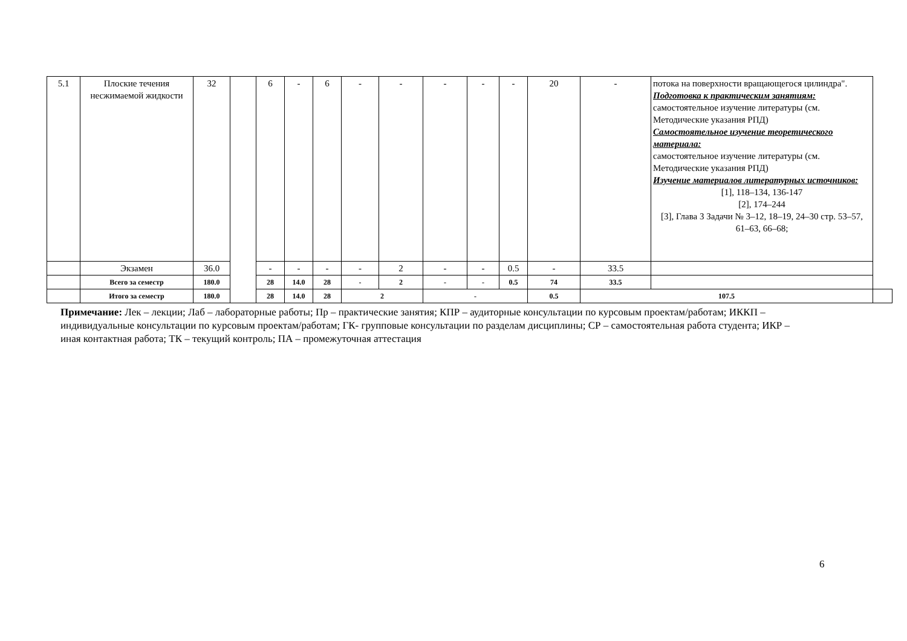| 5.1 | Плоские течения несжимаемой жидкости | 32 | | 6 | - | 6 | - | - | - | - | - | 20 | - | потока на поверхности вращающегося цилиндра". Подготовка к практическим занятиям: самостоятельное изучение литературы (см. Методические указания РПД) Самостоятельное изучение теоретического материала: самостоятельное изучение литературы (см. Методические указания РПД) Изучение материалов литературных источников: [1], 118–134, 136-147 [2], 174–244 [3], Глава 3 Задачи № 3–12, 18–19, 24–30 стр. 53–57, 61–63, 66–68; | |
| | Экзамен | 36.0 | | - | - | - | - | 2 | - | - | 0.5 | - | 33.5 | | |
| | Всего за семестр | 180.0 | | 28 | 14.0 | 28 | - | 2 | - | - | 0.5 | 74 | 33.5 | | |
| | Итого за семестр | 180.0 | | 28 | 14.0 | 28 | 2 | | - | | | 0.5 | 107.5 | | |
Примечание: Лек – лекции; Лаб – лабораторные работы; Пр – практические занятия; КПР – аудиторные консультации по курсовым проектам/работам; ИККП – индивидуальные консультации по курсовым проектам/работам; ГК- групповые консультации по разделам дисциплины; СР – самостоятельная работа студента; ИКР – иная контактная работа; ТК – текущий контроль; ПА – промежуточная аттестация
6